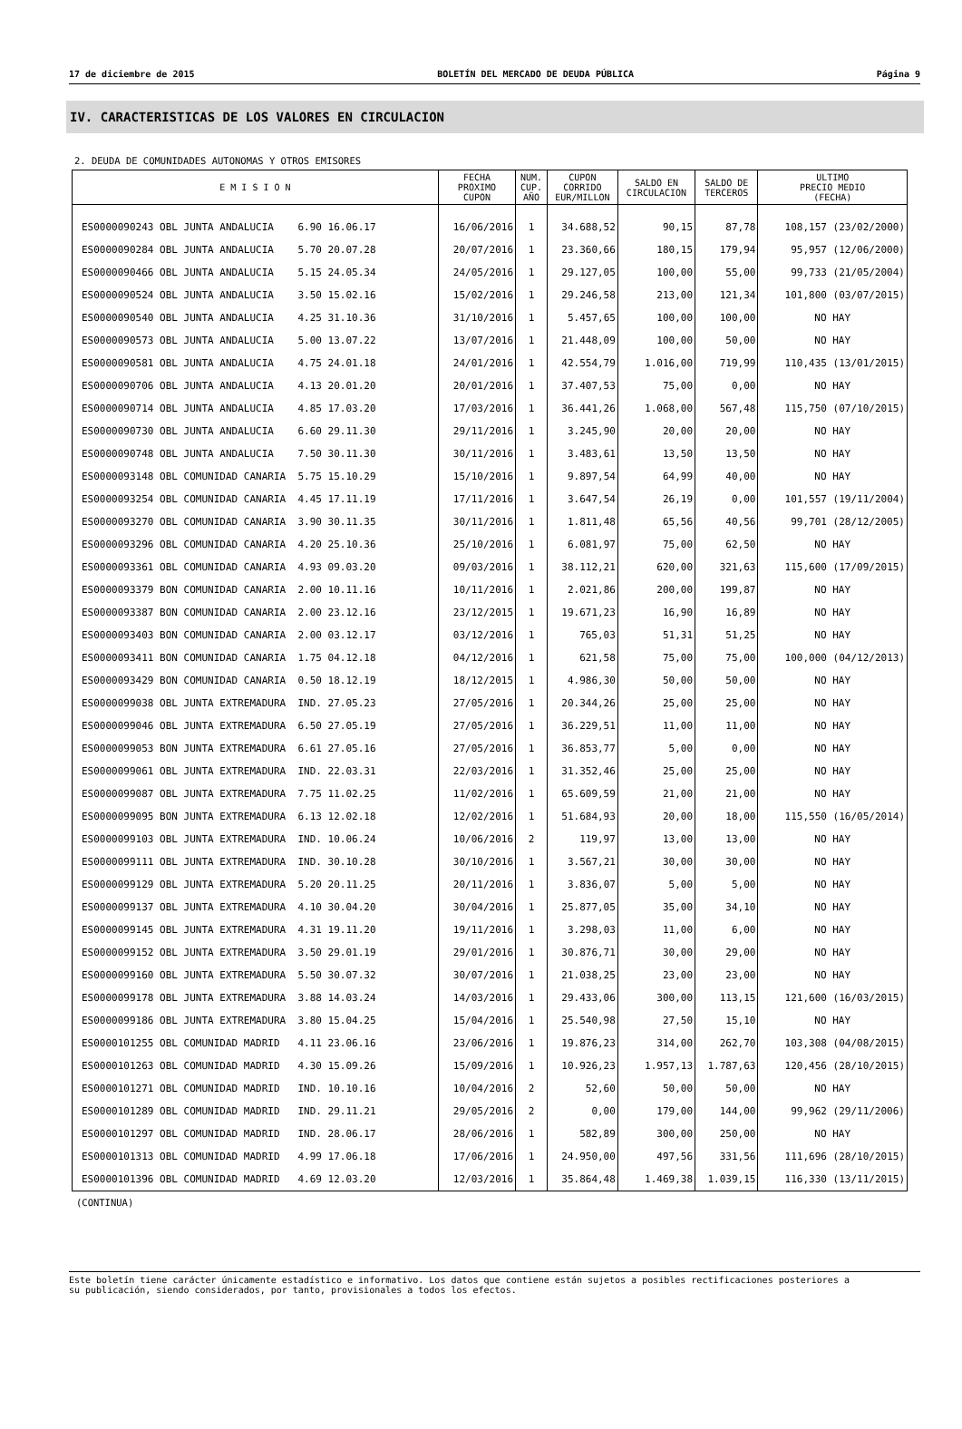17 de diciembre de 2015 BOLETÍN DEL MERCADO DE DEUDA PÚBLICA Página 9
IV. CARACTERISTICAS DE LOS VALORES EN CIRCULACION
2. DEUDA DE COMUNIDADES AUTONOMAS Y OTROS EMISORES
| E M I S I O N | FECHA PROXIMO CUPON | NUM. CUP. AÑO | CUPON CORRIDO EUR/MILLON | SALDO EN CIRCULACION | SALDO DE TERCEROS | ULTIMO PRECIO MEDIO (FECHA) |
| --- | --- | --- | --- | --- | --- | --- |
| ES0000090243 OBL JUNTA ANDALUCIA 6.90 16.06.17 | 16/06/2016 | 1 | 34.688,52 | 90,15 | 87,78 | 108,157 (23/02/2000) |
| ES0000090284 OBL JUNTA ANDALUCIA 5.70 20.07.28 | 20/07/2016 | 1 | 23.360,66 | 180,15 | 179,94 | 95,957 (12/06/2000) |
| ES0000090466 OBL JUNTA ANDALUCIA 5.15 24.05.34 | 24/05/2016 | 1 | 29.127,05 | 100,00 | 55,00 | 99,733 (21/05/2004) |
| ES0000090524 OBL JUNTA ANDALUCIA 3.50 15.02.16 | 15/02/2016 | 1 | 29.246,58 | 213,00 | 121,34 | 101,800 (03/07/2015) |
| ES0000090540 OBL JUNTA ANDALUCIA 4.25 31.10.36 | 31/10/2016 | 1 | 5.457,65 | 100,00 | 100,00 | NO HAY |
| ES0000090573 OBL JUNTA ANDALUCIA 5.00 13.07.22 | 13/07/2016 | 1 | 21.448,09 | 100,00 | 50,00 | NO HAY |
| ES0000090581 OBL JUNTA ANDALUCIA 4.75 24.01.18 | 24/01/2016 | 1 | 42.554,79 | 1.016,00 | 719,99 | 110,435 (13/01/2015) |
| ES0000090706 OBL JUNTA ANDALUCIA 4.13 20.01.20 | 20/01/2016 | 1 | 37.407,53 | 75,00 | 0,00 | NO HAY |
| ES0000090714 OBL JUNTA ANDALUCIA 4.85 17.03.20 | 17/03/2016 | 1 | 36.441,26 | 1.068,00 | 567,48 | 115,750 (07/10/2015) |
| ES0000090730 OBL JUNTA ANDALUCIA 6.60 29.11.30 | 29/11/2016 | 1 | 3.245,90 | 20,00 | 20,00 | NO HAY |
| ES0000090748 OBL JUNTA ANDALUCIA 7.50 30.11.30 | 30/11/2016 | 1 | 3.483,61 | 13,50 | 13,50 | NO HAY |
| ES0000093148 OBL COMUNIDAD CANARIA 5.75 15.10.29 | 15/10/2016 | 1 | 9.897,54 | 64,99 | 40,00 | NO HAY |
| ES0000093254 OBL COMUNIDAD CANARIA 4.45 17.11.19 | 17/11/2016 | 1 | 3.647,54 | 26,19 | 0,00 | 101,557 (19/11/2004) |
| ES0000093270 OBL COMUNIDAD CANARIA 3.90 30.11.35 | 30/11/2016 | 1 | 1.811,48 | 65,56 | 40,56 | 99,701 (28/12/2005) |
| ES0000093296 OBL COMUNIDAD CANARIA 4.20 25.10.36 | 25/10/2016 | 1 | 6.081,97 | 75,00 | 62,50 | NO HAY |
| ES0000093361 OBL COMUNIDAD CANARIA 4.93 09.03.20 | 09/03/2016 | 1 | 38.112,21 | 620,00 | 321,63 | 115,600 (17/09/2015) |
| ES0000093379 BON COMUNIDAD CANARIA 2.00 10.11.16 | 10/11/2016 | 1 | 2.021,86 | 200,00 | 199,87 | NO HAY |
| ES0000093387 BON COMUNIDAD CANARIA 2.00 23.12.16 | 23/12/2015 | 1 | 19.671,23 | 16,90 | 16,89 | NO HAY |
| ES0000093403 BON COMUNIDAD CANARIA 2.00 03.12.17 | 03/12/2016 | 1 | 765,03 | 51,31 | 51,25 | NO HAY |
| ES0000093411 BON COMUNIDAD CANARIA 1.75 04.12.18 | 04/12/2016 | 1 | 621,58 | 75,00 | 75,00 | 100,000 (04/12/2013) |
| ES0000093429 BON COMUNIDAD CANARIA 0.50 18.12.19 | 18/12/2015 | 1 | 4.986,30 | 50,00 | 50,00 | NO HAY |
| ES0000099038 OBL JUNTA EXTREMADURA IND. 27.05.23 | 27/05/2016 | 1 | 20.344,26 | 25,00 | 25,00 | NO HAY |
| ES0000099046 OBL JUNTA EXTREMADURA 6.50 27.05.19 | 27/05/2016 | 1 | 36.229,51 | 11,00 | 11,00 | NO HAY |
| ES0000099053 BON JUNTA EXTREMADURA 6.61 27.05.16 | 27/05/2016 | 1 | 36.853,77 | 5,00 | 0,00 | NO HAY |
| ES0000099061 OBL JUNTA EXTREMADURA IND. 22.03.31 | 22/03/2016 | 1 | 31.352,46 | 25,00 | 25,00 | NO HAY |
| ES0000099087 OBL JUNTA EXTREMADURA 7.75 11.02.25 | 11/02/2016 | 1 | 65.609,59 | 21,00 | 21,00 | NO HAY |
| ES0000099095 BON JUNTA EXTREMADURA 6.13 12.02.18 | 12/02/2016 | 1 | 51.684,93 | 20,00 | 18,00 | 115,550 (16/05/2014) |
| ES0000099103 OBL JUNTA EXTREMADURA IND. 10.06.24 | 10/06/2016 | 2 | 119,97 | 13,00 | 13,00 | NO HAY |
| ES0000099111 OBL JUNTA EXTREMADURA IND. 30.10.28 | 30/10/2016 | 1 | 3.567,21 | 30,00 | 30,00 | NO HAY |
| ES0000099129 OBL JUNTA EXTREMADURA 5.20 20.11.25 | 20/11/2016 | 1 | 3.836,07 | 5,00 | 5,00 | NO HAY |
| ES0000099137 OBL JUNTA EXTREMADURA 4.10 30.04.20 | 30/04/2016 | 1 | 25.877,05 | 35,00 | 34,10 | NO HAY |
| ES0000099145 OBL JUNTA EXTREMADURA 4.31 19.11.20 | 19/11/2016 | 1 | 3.298,03 | 11,00 | 6,00 | NO HAY |
| ES0000099152 OBL JUNTA EXTREMADURA 3.50 29.01.19 | 29/01/2016 | 1 | 30.876,71 | 30,00 | 29,00 | NO HAY |
| ES0000099160 OBL JUNTA EXTREMADURA 5.50 30.07.32 | 30/07/2016 | 1 | 21.038,25 | 23,00 | 23,00 | NO HAY |
| ES0000099178 OBL JUNTA EXTREMADURA 3.88 14.03.24 | 14/03/2016 | 1 | 29.433,06 | 300,00 | 113,15 | 121,600 (16/03/2015) |
| ES0000099186 OBL JUNTA EXTREMADURA 3.80 15.04.25 | 15/04/2016 | 1 | 25.540,98 | 27,50 | 15,10 | NO HAY |
| ES0000101255 OBL COMUNIDAD MADRID 4.11 23.06.16 | 23/06/2016 | 1 | 19.876,23 | 314,00 | 262,70 | 103,308 (04/08/2015) |
| ES0000101263 OBL COMUNIDAD MADRID 4.30 15.09.26 | 15/09/2016 | 1 | 10.926,23 | 1.957,13 | 1.787,63 | 120,456 (28/10/2015) |
| ES0000101271 OBL COMUNIDAD MADRID IND. 10.10.16 | 10/04/2016 | 2 | 52,60 | 50,00 | 50,00 | NO HAY |
| ES0000101289 OBL COMUNIDAD MADRID IND. 29.11.21 | 29/05/2016 | 2 | 0,00 | 179,00 | 144,00 | 99,962 (29/11/2006) |
| ES0000101297 OBL COMUNIDAD MADRID IND. 28.06.17 | 28/06/2016 | 1 | 582,89 | 300,00 | 250,00 | NO HAY |
| ES0000101313 OBL COMUNIDAD MADRID 4.99 17.06.18 | 17/06/2016 | 1 | 24.950,00 | 497,56 | 331,56 | 111,696 (28/10/2015) |
| ES0000101396 OBL COMUNIDAD MADRID 4.69 12.03.20 | 12/03/2016 | 1 | 35.864,48 | 1.469,38 | 1.039,15 | 116,330 (13/11/2015) |
(CONTINUA)
Este boletín tiene carácter únicamente estadístico e informativo. Los datos que contiene están sujetos a posibles rectificaciones posteriores a
su publicación, siendo considerados, por tanto, provisionales a todos los efectos.